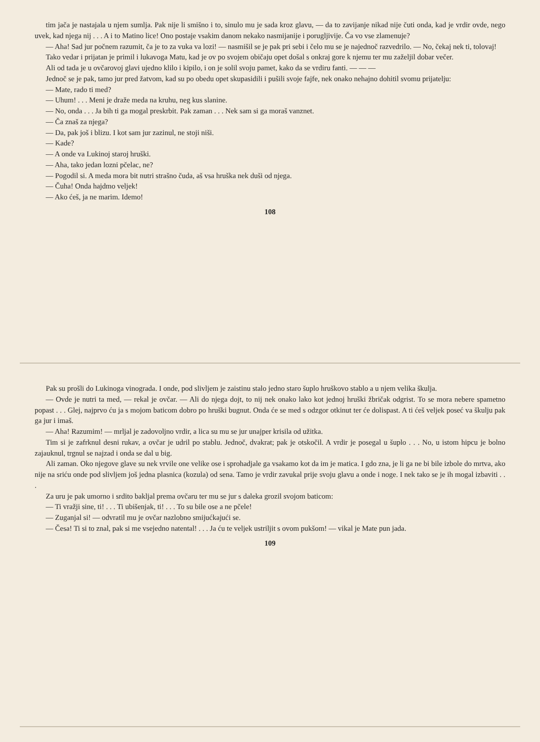tim jača je nastajala u njem sumlja. Pak nije li smišno i to, sinulo mu je sada kroz glavu, — da to zavijanje nikad nije čuti onda, kad je vrdir ovde, nego uvek, kad njega nij . . . A i to Matino lice! Ono postaje vsakim danom nekako nasmijanije i porugljivije. Ča vo vse zlamenuje?
— Aha! Sad jur počnem razumit, ča je to za vuka va lozi! — nasmišil se je pak pri sebi i čelo mu se je najednoč razvedrilo. — No, čekaj nek ti, tolovaj!
Tako vedar i prijatan je primil i lukavoga Matu, kad je ov po svojem običaju opet došal s onkraj gore k njemu ter mu zaželjil dobar večer.
Ali od tada je u ovčarovoj glavi ujedno klilo i kipilo, i on je solil svoju pamet, kako da se vrdiru fanti. — — —
Jednoč se je pak, tamo jur pred žatvom, kad su po obedu opet skupasidili i pušili svoje fajfe, nek onako nehajno dohitil svomu prijatelju:
— Mate, rado ti med?
— Uhum! . . . Meni je draže meda na kruhu, neg kus slanine.
— No, onda . . . Ja bih ti ga mogal preskrbit. Pak zaman . . . Nek sam si ga moraš vanznet.
— Ča znaš za njega?
— Da, pak još i blizu. I kot sam jur zazinul, ne stoji niši.
— Kade?
— A onde va Lukinoj staroj hruški.
— Aha, tako jedan lozni pčelac, ne?
— Pogodil si. A meda mora bit nutri strašno čuda, aš vsa hruška nek duši od njega.
— Čuha! Onda hajdmo veljek!
— Ako ćeš, ja ne marim. Idemo!
108
Pak su prošli do Lukinoga vinograda. I onde, pod slivljem je zaistinu stalo jedno staro šuplo hruškovo stablo a u njem velika škulja.
— Ovde je nutri ta med, — rekal je ovčar. — Ali do njega dojt, to nij nek onako lako kot jednoj hruški žbričak odgrist. To se mora nebere spametno popast . . . Glej, najprvo ću ja s mojom baticom dobro po hruški bugnut. Onda će se med s odzgor otkinut ter će dolispast. A ti ćeš veljek poseć va škulju pak ga jur i imaš.
— Aha! Razumim! — mrljal je zadovoljno vrdir, a lica su mu se jur unajper krisila od užitka.
Tim si je zafrknul desni rukav, a ovčar je udril po stablu. Jednoč, dvakrat; pak je otskočil. A vrdir je posegal u šuplo . . . No, u istom hipcu je bolno zajauknul, trgnul se najzad i onda se dal u big.
Ali zaman. Oko njegove glave su nek vrvile one velike ose i sprohadjale ga vsakamo kot da im je matica. I gdo zna, je li ga ne bi bile izbole do mrtva, ako nije na sriću onde pod slivljem još jedna plasnica (kozula) od sena. Tamo je vrdir zavukal prije svoju glavu a onde i noge. I nek tako se je ih mogal izbaviti . . .
Za uru je pak umorno i srdito bakljal prema ovčaru ter mu se jur s daleka grozil svojom baticom:
— Ti vražji sine, ti! . . . Ti ubišenjak, ti! . . . To su bile ose a ne pčele!
— Zuganjal si! — odvratil mu je ovčar nazlobno smijućkajući se.
— Česa! Ti si to znal, pak si me vsejedno natental! . . . Ja ću te veljek ustriljit s ovom pukšom! — vikal je Mate pun jada.
109